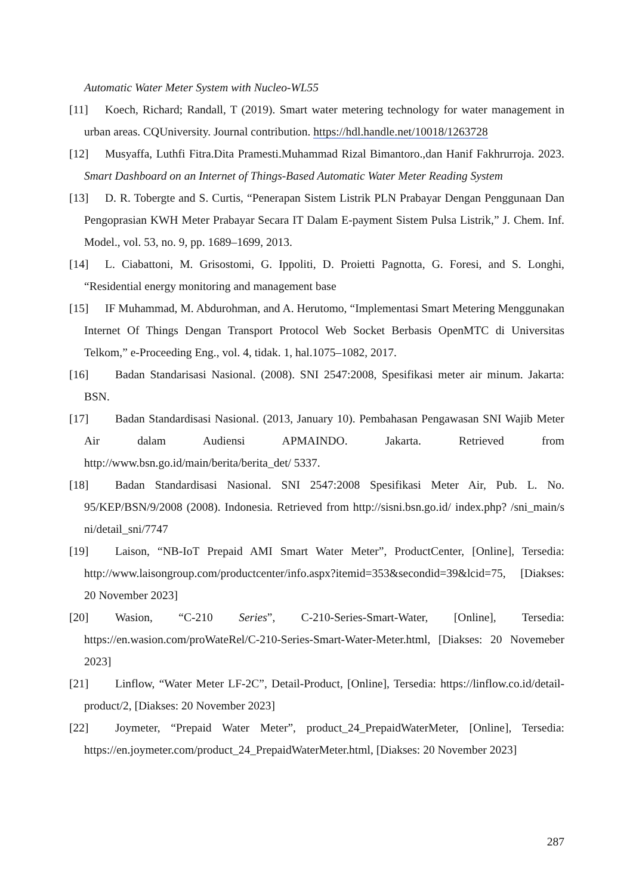Automatic Water Meter System with Nucleo-WL55
[11] Koech, Richard; Randall, T (2019). Smart water metering technology for water management in urban areas. CQUniversity. Journal contribution. https://hdl.handle.net/10018/1263728
[12] Musyaffa, Luthfi Fitra.Dita Pramesti.Muhammad Rizal Bimantoro.,dan Hanif Fakhrurroja. 2023. Smart Dashboard on an Internet of Things-Based Automatic Water Meter Reading System
[13] D. R. Tobergte and S. Curtis, “Penerapan Sistem Listrik PLN Prabayar Dengan Penggunaan Dan Pengoprasian KWH Meter Prabayar Secara IT Dalam E-payment Sistem Pulsa Listrik,” J. Chem. Inf. Model., vol. 53, no. 9, pp. 1689–1699, 2013.
[14] L. Ciabattoni, M. Grisostomi, G. Ippoliti, D. Proietti Pagnotta, G. Foresi, and S. Longhi, “Residential energy monitoring and management base
[15] IF Muhammad, M. Abdurohman, and A. Herutomo, “Implementasi Smart Metering Menggunakan Internet Of Things Dengan Transport Protocol Web Socket Berbasis OpenMTC di Universitas Telkom,” e-Proceeding Eng., vol. 4, tidak. 1, hal.1075–1082, 2017.
[16] Badan Standarisasi Nasional. (2008). SNI 2547:2008, Spesifikasi meter air minum. Jakarta: BSN.
[17] Badan Standardisasi Nasional. (2013, January 10). Pembahasan Pengawasan SNI Wajib Meter Air dalam Audiensi APMAINDO. Jakarta. Retrieved from http://www.bsn.go.id/main/berita/berita_det/ 5337.
[18] Badan Standardisasi Nasional. SNI 2547:2008 Spesifikasi Meter Air, Pub. L. No. 95/KEP/BSN/9/2008 (2008). Indonesia. Retrieved from http://sisni.bsn.go.id/ index.php? /sni_main/s ni/detail_sni/7747
[19] Laison, “NB-IoT Prepaid AMI Smart Water Meter”, ProductCenter, [Online], Tersedia: http://www.laisongroup.com/productcenter/info.aspx?itemid=353&secondid=39&lcid=75, [Diakses: 20 November 2023]
[20] Wasion, “C-210 Series”, C-210-Series-Smart-Water, [Online], Tersedia: https://en.wasion.com/proWateRel/C-210-Series-Smart-Water-Meter.html, [Diakses: 20 Novemeber 2023]
[21] Linflow, “Water Meter LF-2C”, Detail-Product, [Online], Tersedia: https://linflow.co.id/detail-product/2, [Diakses: 20 November 2023]
[22] Joymeter, “Prepaid Water Meter”, product_24_PrepaidWaterMeter, [Online], Tersedia: https://en.joymeter.com/product_24_PrepaidWaterMeter.html, [Diakses: 20 November 2023]
287